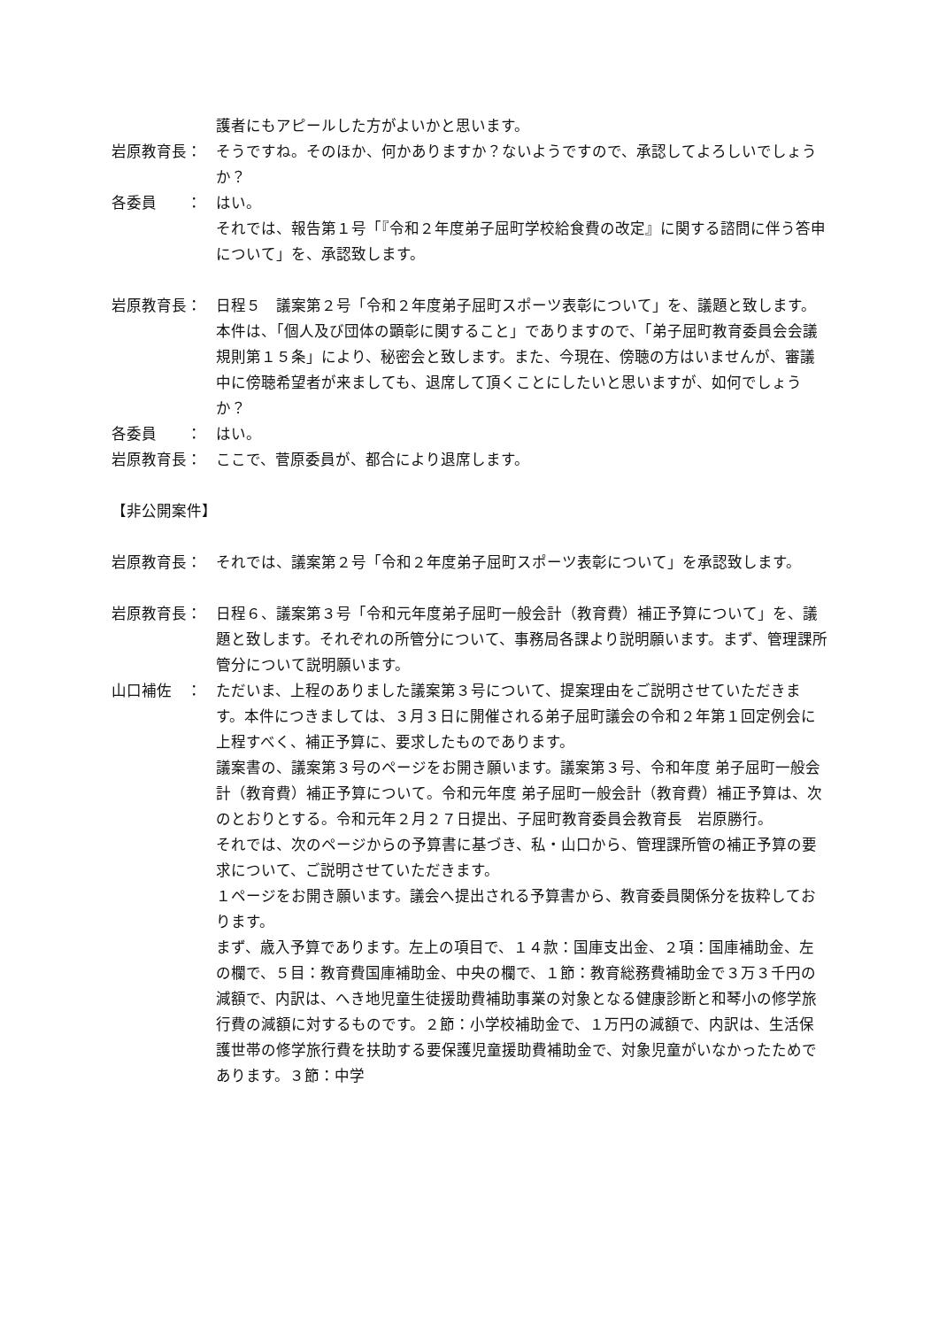護者にもアピールした方がよいかと思います。
岩原教育長： そうですね。そのほか、何かありますか？ないようですので、承認してよろしいでしょうか？
各委員　　： はい。
それでは、報告第１号「『令和２年度弟子屈町学校給食費の改定』に関する諮問に伴う答申について」を、承認致します。
岩原教育長： 日程５　議案第２号「令和２年度弟子屈町スポーツ表彰について」を、議題と致します。
本件は、「個人及び団体の顕彰に関すること」でありますので、「弟子屈町教育委員会会議規則第１５条」により、秘密会と致します。また、今現在、傍聴の方はいませんが、審議中に傍聴希望者が来ましても、退席して頂くことにしたいと思いますが、如何でしょうか？
各委員　　： はい。
岩原教育長： ここで、菅原委員が、都合により退席します。
【非公開案件】
岩原教育長： それでは、議案第２号「令和２年度弟子屈町スポーツ表彰について」を承認致します。
岩原教育長： 日程６、議案第３号「令和元年度弟子屈町一般会計（教育費）補正予算について」を、議題と致します。それぞれの所管分について、事務局各課より説明願います。まず、管理課所管分について説明願います。
山口補佐　： ただいま、上程のありました議案第３号について、提案理由をご説明させていただきます。本件につきましては、３月３日に開催される弟子屈町議会の令和２年第１回定例会に上程すべく、補正予算に、要求したものであります。
議案書の、議案第３号のページをお開き願います。議案第３号、令和年度 弟子屈町一般会計（教育費）補正予算について。令和元年度 弟子屈町一般会計（教育費）補正予算は、次のとおりとする。令和元年２月２７日提出、子屈町教育委員会教育長　岩原勝行。
それでは、次のページからの予算書に基づき、私・山口から、管理課所管の補正予算の要求について、ご説明させていただきます。
１ページをお開き願います。議会へ提出される予算書から、教育委員関係分を抜粋しております。
まず、歳入予算であります。左上の項目で、１４款：国庫支出金、２項：国庫補助金、左の欄で、５目：教育費国庫補助金、中央の欄で、１節：教育総務費補助金で３万３千円の減額で、内訳は、へき地児童生徒援助費補助事業の対象となる健康診断と和琴小の修学旅行費の減額に対するものです。２節：小学校補助金で、１万円の減額で、内訳は、生活保護世帯の修学旅行費を扶助する要保護児童援助費補助金で、対象児童がいなかったためであります。３節：中学